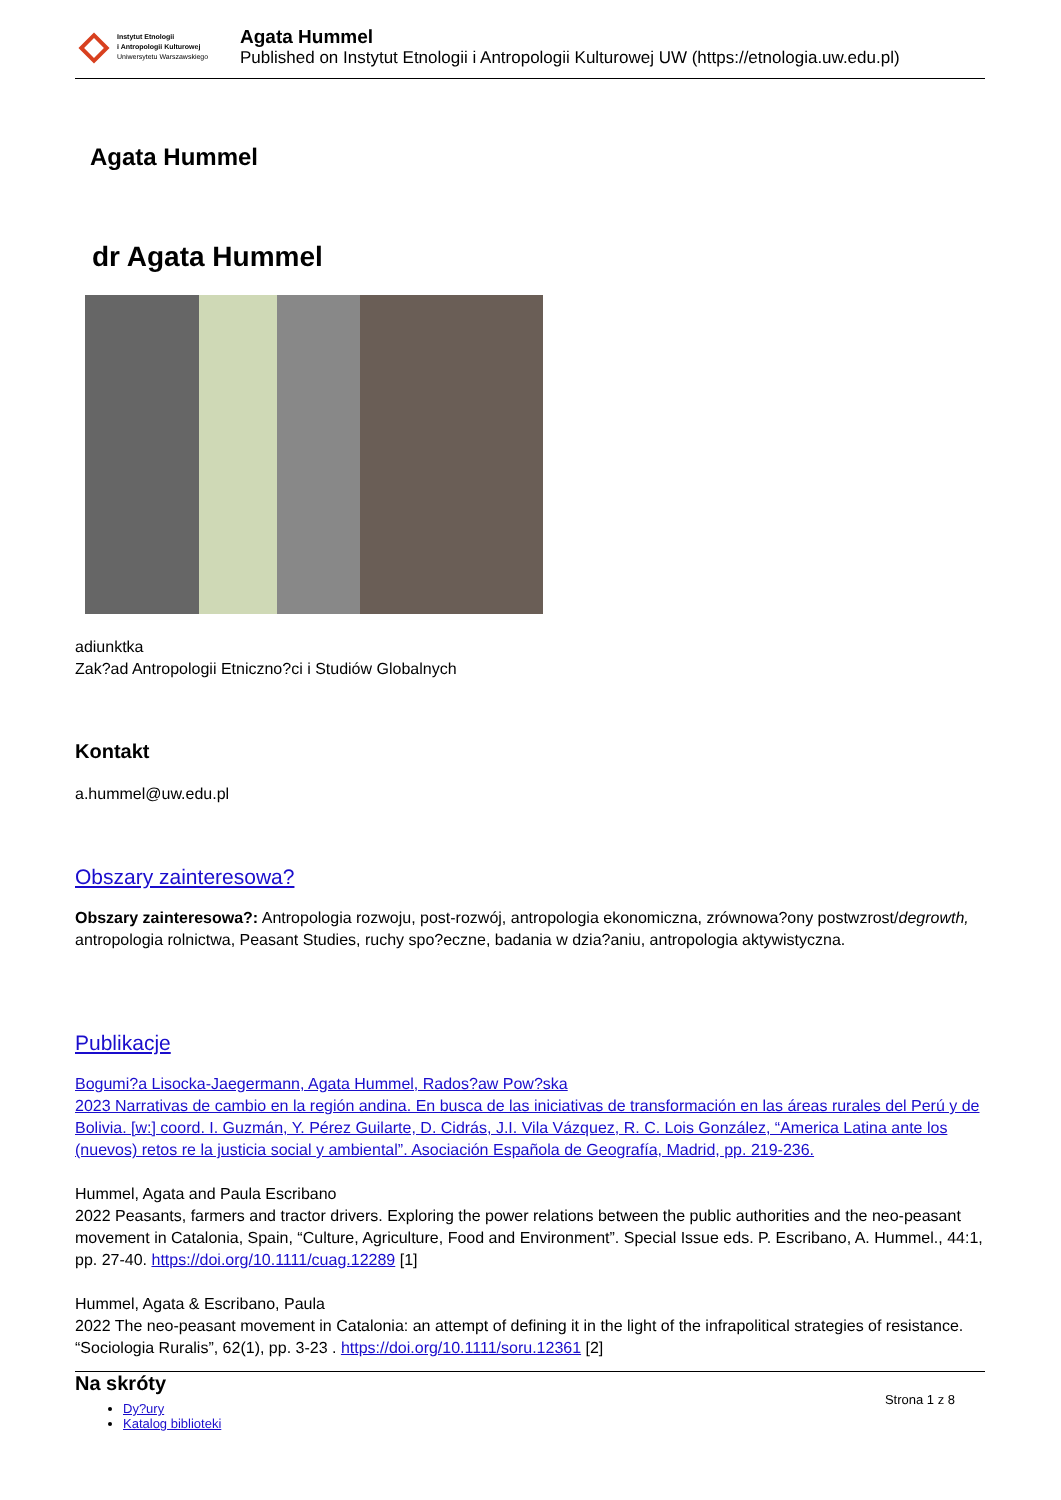Instytut Etnologii
i Antropologii Kulturowej
Uniwersytetu Warszawskiego
Agata Hummel
Published on Instytut Etnologii i Antropologii Kulturowej UW (https://etnologia.uw.edu.pl)
Agata Hummel
dr Agata Hummel
adiunktka
Zak?ad Antropologii Etniczno?ci i Studiów Globalnych
Kontakt
a.hummel@uw.edu.pl
Obszary zainteresowa?
Obszary zainteresowa?: Antropologia rozwoju, post-rozwój, antropologia ekonomiczna, zrównowa?ony postwzrost/degrowth, antropologia rolnictwa, Peasant Studies, ruchy spo?eczne, badania w dzia?aniu, antropologia aktywistyczna.
Publikacje
Bogumi?a Lisocka-Jaegermann, Agata Hummel, Rados?aw Pow?ska
2023 Narrativas de cambio en la región andina. En busca de las iniciativas de transformación en las áreas rurales del Perú y de Bolivia. [w:] coord. I. Guzmán, Y. Pérez Guilarte, D. Cidrás, J.I. Vila Vázquez, R. C. Lois González, “America Latina ante los (nuevos) retos re la justicia social y ambiental”. Asociación Española de Geografía, Madrid, pp. 219-236.
Hummel, Agata and Paula Escribano
2022 Peasants, farmers and tractor drivers. Exploring the power relations between the public authorities and the neo-peasant movement in Catalonia, Spain, “Culture, Agriculture, Food and Environment”. Special Issue eds. P. Escribano, A. Hummel., 44:1, pp. 27-40. https://doi.org/10.1111/cuag.12289 [1]
Hummel, Agata & Escribano, Paula
2022 The neo-peasant movement in Catalonia: an attempt of defining it in the light of the infrapolitical strategies of resistance. “Sociologia Ruralis”, 62(1), pp. 3-23 . https://doi.org/10.1111/soru.12361 [2]
Na skróty
Dy?ury
Katalog biblioteki
Strona 1 z 8